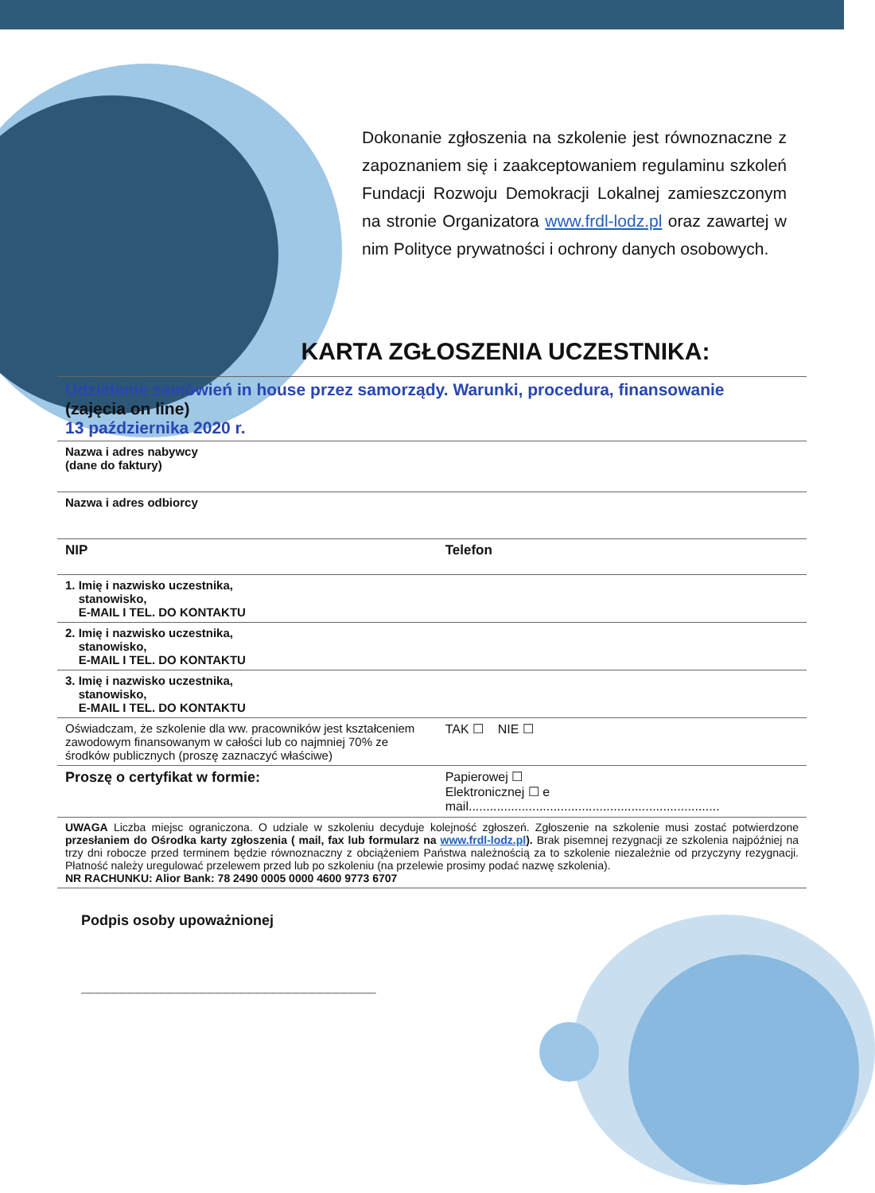Dokonanie zgłoszenia na szkolenie jest równoznaczne z zapoznaniem się i zaakceptowaniem regulaminu szkoleń Fundacji Rozwoju Demokracji Lokalnej zamieszczonym na stronie Organizatora www.frdl-lodz.pl oraz zawartej w nim Polityce prywatności i ochrony danych osobowych.
KARTA ZGŁOSZENIA UCZESTNIKA:
| Udzielanie zamówień in house przez samorządy. Warunki, procedura, finansowanie (zajęcia on line) 13 października 2020 r. | | |
| Nazwa i adres nabywcy (dane do faktury) | | |
| Nazwa i adres odbiorcy | | |
| NIP | Telefon | |
| 1. Imię i nazwisko uczestnika, stanowisko, E-MAIL I TEL. DO KONTAKTU | | |
| 2. Imię i nazwisko uczestnika, stanowisko, E-MAIL I TEL. DO KONTAKTU | | |
| 3. Imię i nazwisko uczestnika, stanowisko, E-MAIL I TEL. DO KONTAKTU | | |
| Oświadczam, że szkolenie dla ww. pracowników jest kształceniem zawodowym finansowanym w całości lub co najmniej 70% ze środków publicznych (proszę zaznaczyć właściwe) | | TAK ☐ NIE ☐ |
| Proszę o certyfikat w formie: | Papierowej ☐ Elektronicznej ☐ e mail....................................................................... | |
| UWAGA Liczba miejsc ograniczona. O udziale w szkoleniu decyduje kolejność zgłoszeń. Zgłoszenie na szkolenie musi zostać potwierdzone przesłaniem do Ośrodka karty zgłoszenia ( mail, fax lub formularz na www.frdl-lodz.pl ). Brak pisemnej rezygnacji ze szkolenia najpóźniej na trzy dni robocze przed terminem będzie równoznaczny z obciążeniem Państwa należnością za to szkolenie niezależnie od przyczyny rezygnacji. Płatność należy uregulować przelewem przed lub po szkoleniu (na przelewie prosimy podać nazwę szkolenia). NR RACHUNKU: Alior Bank: 78 2490 0005 0000 4600 9773 6707 | | |
Podpis osoby upoważnionej
_____________________________________